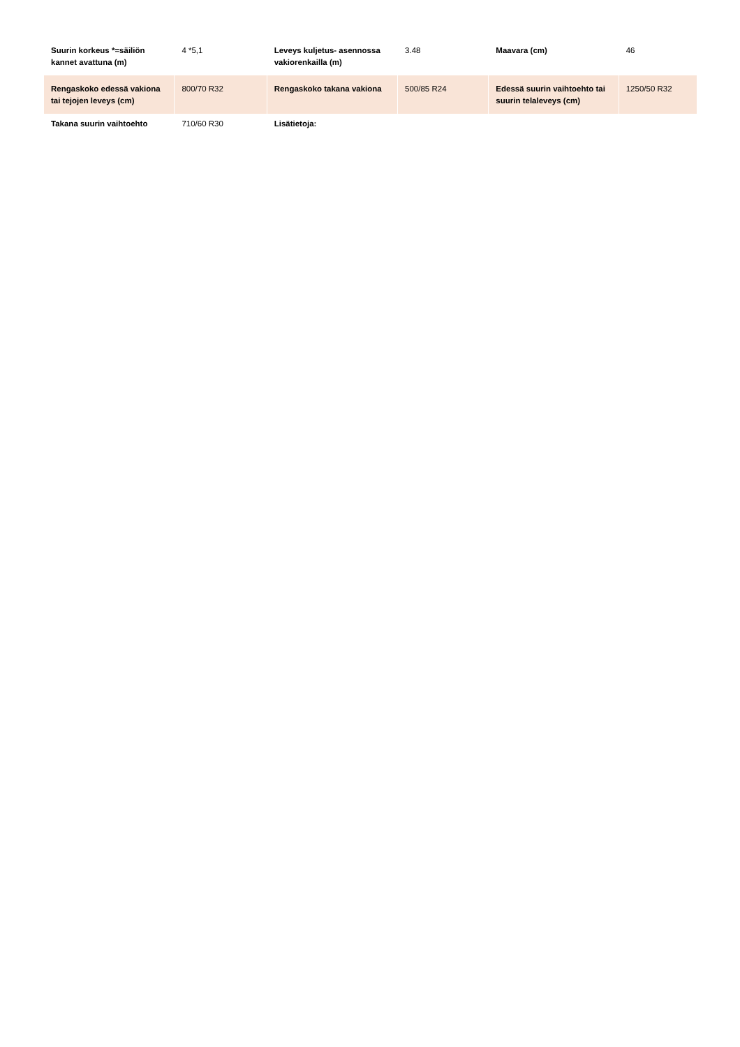| Suurin korkeus *=säiliön kannet avattuna (m) | 4 *5,1 | Leveys kuljetus- asennossa vakiorenkailla (m) | 3.48 | Maavara (cm) | 46 |
| Rengaskoko edessä vakiona tai tejojen leveys (cm) | 800/70 R32 | Rengaskoko takana vakiona | 500/85 R24 | Edessä suurin vaihtoehto tai suurin telaleveys (cm) | 1250/50 R32 |
| Takana suurin vaihtoehto | 710/60 R30 | Lisätietoja: | | | |